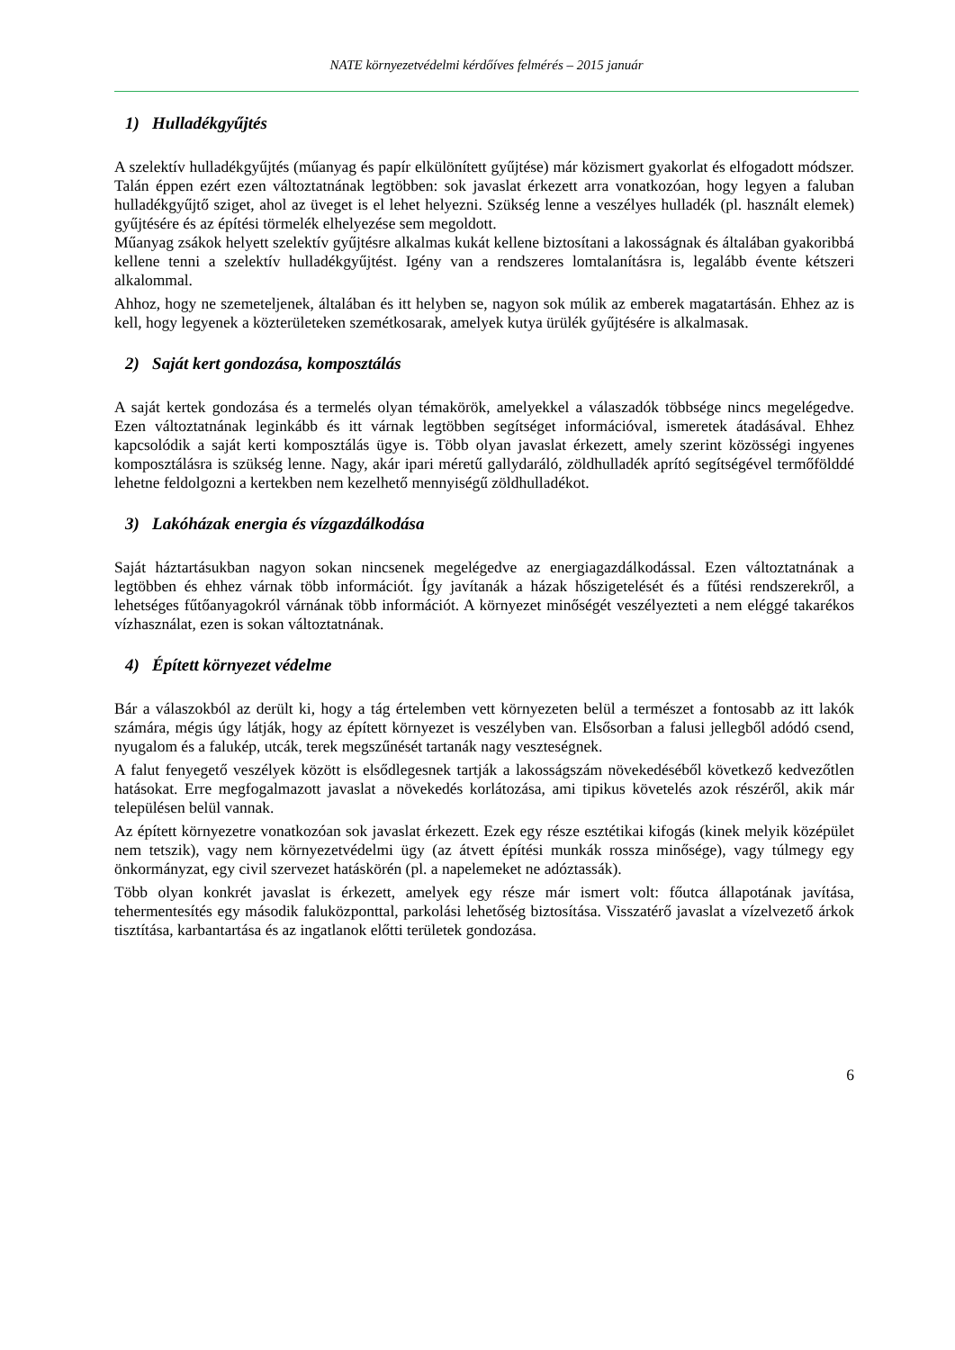NATE környezetvédelmi kérdőíves felmérés – 2015 január
1) Hulladékgyűjtés
A szelektív hulladékgyűjtés (műanyag és papír elkülönített gyűjtése) már közismert gyakorlat és elfogadott módszer. Talán éppen ezért ezen változtatnának legtöbben: sok javaslat érkezett arra vonatkozóan, hogy legyen a faluban hulladékgyűjtő sziget, ahol az üveget is el lehet helyezni. Szükség lenne a veszélyes hulladék (pl. használt elemek) gyűjtésére és az építési törmelék elhelyezése sem megoldott.
Műanyag zsákok helyett szelektív gyűjtésre alkalmas kukát kellene biztosítani a lakosságnak és általában gyakoribbá kellene tenni a szelektív hulladékgyűjtést. Igény van a rendszeres lomtalanításra is, legalább évente kétszeri alkalommal.
Ahhoz, hogy ne szemeteljenek, általában és itt helyben se, nagyon sok múlik az emberek magatartásán. Ehhez az is kell, hogy legyenek a közterületeken szemétkosarak, amelyek kutya ürülék gyűjtésére is alkalmasak.
2) Saját kert gondozása, komposztálás
A saját kertek gondozása és a termelés olyan témakörök, amelyekkel a válaszadók többsége nincs megelégedve. Ezen változtatnának leginkább és itt várnak legtöbben segítséget információval, ismeretek átadásával. Ehhez kapcsolódik a saját kerti komposztálás ügye is. Több olyan javaslat érkezett, amely szerint közösségi ingyenes komposztálásra is szükség lenne. Nagy, akár ipari méretű gallydaráló, zöldhulladék aprító segítségével termőfölddé lehetne feldolgozni a kertekben nem kezelhető mennyiségű zöldhulladékot.
3) Lakóházak energia és vízgazdálkodása
Saját háztartásukban nagyon sokan nincsenek megelégedve az energiagazdálkodással. Ezen változtatnának a legtöbben és ehhez várnak több információt. Így javítanák a házak hőszigetelését és a fűtési rendszerekről, a lehetséges fűtőanyagokról várnának több információt. A környezet minőségét veszélyezteti a nem eléggé takarékos vízhasználat, ezen is sokan változtatnának.
4) Épített környezet védelme
Bár a válaszokból az derült ki, hogy a tág értelemben vett környezeten belül a természet a fontosabb az itt lakók számára, mégis úgy látják, hogy az épített környezet is veszélyben van. Elsősorban a falusi jellegből adódó csend, nyugalom és a falukép, utcák, terek megszűnését tartanák nagy veszteségnek.
A falut fenyegető veszélyek között is elsődlegesnek tartják a lakosságszám növekedéséből következő kedvezőtlen hatásokat. Erre megfogalmazott javaslat a növekedés korlátozása, ami tipikus követelés azok részéről, akik már településen belül vannak.
Az épített környezetre vonatkozóan sok javaslat érkezett. Ezek egy része esztétikai kifogás (kinek melyik középület nem tetszik), vagy nem környezetvédelmi ügy (az átvett építési munkák rossza minősége), vagy túlmegy egy önkormányzat, egy civil szervezet hatáskörén (pl. a napelemeket ne adóztassák).
Több olyan konkrét javaslat is érkezett, amelyek egy része már ismert volt: főutca állapotának javítása, tehermentesítés egy második faluközponttal, parkolási lehetőség biztosítása. Visszatérő javaslat a vízelvezető árkok tisztítása, karbantartása és az ingatlanok előtti területek gondozása.
6